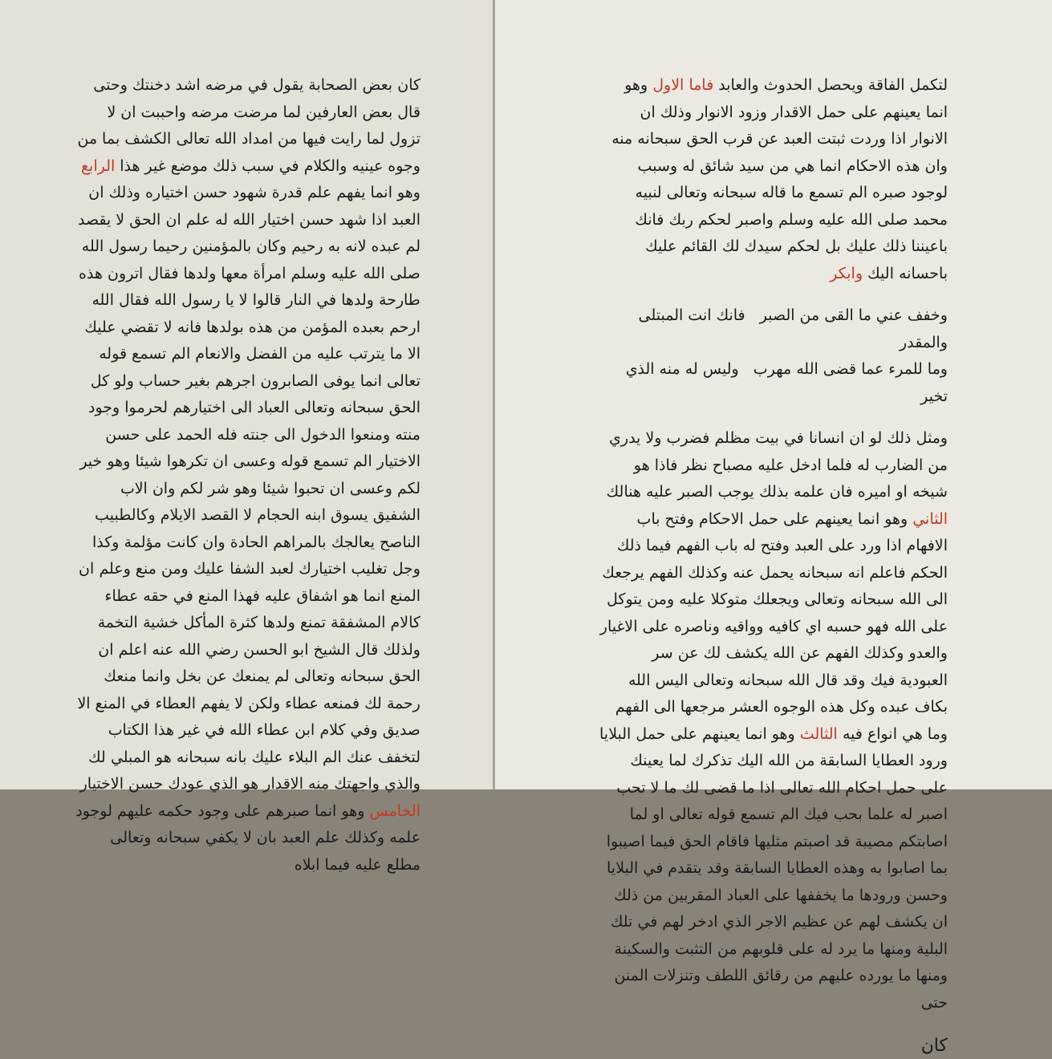كان بعض الصحابة يقول في مرضه اشد دخنتك وحتى قال بعض العارفين لما مرضت مرضه واحببت ان لا تزول لما رايت فيها من امداد الله تعالى الكشف بما من وجوه عينيه والكلام في سبب ذلك موضع غير هذا الرابع وهو انما يفهم علم قدرة شهود حسن اختياره وذلك ان العبد اذا شهد حسن اختيار الله له علم ان الحق لا يقصد لم عبده لانه به رحيم وكان بالمؤمنين رحيما رسول الله صلى الله عليه وسلم امرأة معها ولدها فقال اترون هذه طارحة ولدها في النار قالوا لا يا رسول الله فقال الله ارحم بعبده المؤمن من هذه بولدها فانه لا تقضي عليك الا ما يترتب عليه من الفضل والانعام الم تسمع قوله تعالى انما يوفى الصابرون اجرهم بغير حساب ولو كل الحق سبحانه وتعالى العباد الى اختيارهم لحرموا وجود منته ومنعوا الدخول الى جنته فله الحمد على حسن الاختيار الم تسمع قوله وعسى ان تكرهوا شيئا وهو خير لكم وعسى ان تحبوا شيئا وهو شر لكم وان الاب الشفيق يسوق ابنه الحجام لا القصد الايلام وكالطبيب الناصح يعالجك بالمراهم الحادة وان كانت مؤلمة وكذا وجل تغليب اختيارك لعبد الشفا عليك ومن منع وعلم ان المنع انما هو اشفاق عليه فهذا المنع في حقه عطاء كالام المشفقة تمنع ولدها كثرة المأكل خشية التخمة ولذلك قال الشيخ ابو الحسن رضي الله عنه اعلم ان الحق سبحانه وتعالى لم يمنعك عن بخل وانما منعك رحمة لك فمنعه عطاء ولكن لا يفهم العطاء في المنع الا صديق وفي كلام ابن عطاء الله في غير هذا الكتاب لتخفف عنك الم البلاء عليك بانه سبحانه هو المبلي لك والذي واجهتك منه الاقدار هو الذي عودك حسن الاختيار الخامس وهو انما صبرهم على وجود حكمه عليهم لوجود علمه وكذلك علم العبد بان لا يكفي سبحانه وتعالى مطلع عليه فيما ابلاه
لتكمل الفاقة ويحصل الحدوث والعابد فاما الاول وهو انما يعينهم على حمل الاقدار وزود الانوار وذلك ان الانوار اذا وردت ثبتت العبد عن قرب الحق سبحانه منه وان هذه الاحكام انما هي من سيد شائق له وسبب لوجود صبره الم تسمع ما قاله سبحانه وتعالى لنبيه محمد صلى الله عليه وسلم واصبر لحكم ربك فانك باعيننا ذلك عليك بل لحكم سيدك لك القائم عليك باحسانه اليك وابكر
وخفف عني ما القى من الصبر فانك انت المبتلى والمقدر
وما للمرء عما قضى الله مهرب وليس له منه الذي تخير
ومثل ذلك لو ان انسانا في بيت مظلم فضرب ولا يدري من الضارب له فلما ادخل عليه مصباح نظر فاذا هو شيخه او اميره فان علمه بذلك يوجب الصبر عليه هنالك الثاني وهو انما يعينهم على حمل الاحكام وفتح باب الافهام اذا ورد على العبد وفتح له باب الفهم فيما ذلك الحكم فاعلم انه سبحانه يحمل عنه وكذلك الفهم يرجعك الى الله سبحانه وتعالى ويجعلك متوكلا عليه ومن يتوكل على الله فهو حسبه اي كافيه وواقيه وناصره على الاغيار والعدو وكذلك الفهم عن الله يكشف لك عن سر العبودية فيك وقد قال الله سبحانه وتعالى اليس الله بكاف عبده وكل هذه الوجوه العشر مرجعها الى الفهم وما هي انواع فيه الثالث وهو انما يعينهم على حمل البلايا ورود العطايا السابقة من الله اليك تذكرك لما يعينك على حمل احكام الله تعالى اذا ما قضى لك ما لا تحب اصبر له علما بحب فيك الم تسمع قوله تعالى او لما اصابتكم مصيبة قد اصبتم مثليها فاقام الحق فيما اصيبوا بما اصابوا به وهذه العطايا السابقة وقد يتقدم في البلايا وحسن ورودها ما يخففها على العباد المقربين من ذلك ان يكشف لهم عن عظيم الاجر الذي ادخر لهم في تلك البلية ومنها ما يرد له على قلوبهم من التثبت والسكينة ومنها ما يورده عليهم من رقائق اللطف وتنزلات المنن حتى
كان